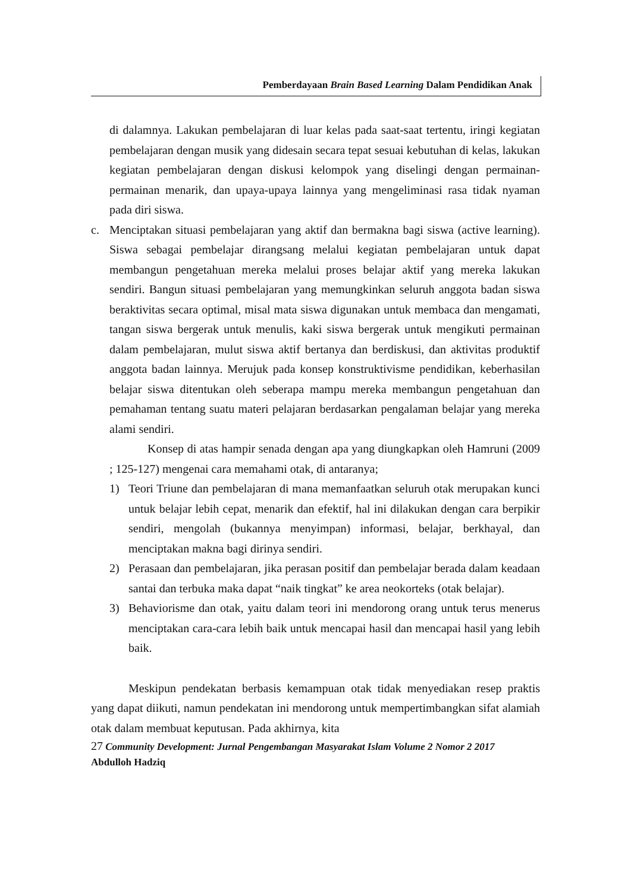Pemberdayaan Brain Based Learning Dalam Pendidikan Anak
di dalamnya. Lakukan pembelajaran di luar kelas pada saat-saat tertentu, iringi kegiatan pembelajaran dengan musik yang didesain secara tepat sesuai kebutuhan di kelas, lakukan kegiatan pembelajaran dengan diskusi kelompok yang diselingi dengan permainan-permainan menarik, dan upaya-upaya lainnya yang mengeliminasi rasa tidak nyaman pada diri siswa.
c. Menciptakan situasi pembelajaran yang aktif dan bermakna bagi siswa (active learning). Siswa sebagai pembelajar dirangsang melalui kegiatan pembelajaran untuk dapat membangun pengetahuan mereka melalui proses belajar aktif yang mereka lakukan sendiri. Bangun situasi pembelajaran yang memungkinkan seluruh anggota badan siswa beraktivitas secara optimal, misal mata siswa digunakan untuk membaca dan mengamati, tangan siswa bergerak untuk menulis, kaki siswa bergerak untuk mengikuti permainan dalam pembelajaran, mulut siswa aktif bertanya dan berdiskusi, dan aktivitas produktif anggota badan lainnya. Merujuk pada konsep konstruktivisme pendidikan, keberhasilan belajar siswa ditentukan oleh seberapa mampu mereka membangun pengetahuan dan pemahaman tentang suatu materi pelajaran berdasarkan pengalaman belajar yang mereka alami sendiri.
Konsep di atas hampir senada dengan apa yang diungkapkan oleh Hamruni (2009 ; 125-127) mengenai cara memahami otak, di antaranya;
1) Teori Triune dan pembelajaran di mana memanfaatkan seluruh otak merupakan kunci untuk belajar lebih cepat, menarik dan efektif, hal ini dilakukan dengan cara berpikir sendiri, mengolah (bukannya menyimpan) informasi, belajar, berkhayal, dan menciptakan makna bagi dirinya sendiri.
2) Perasaan dan pembelajaran, jika perasan positif dan pembelajar berada dalam keadaan santai dan terbuka maka dapat “naik tingkat” ke area neokorteks (otak belajar).
3) Behaviorisme dan otak, yaitu dalam teori ini mendorong orang untuk terus menerus menciptakan cara-cara lebih baik untuk mencapai hasil dan mencapai hasil yang lebih baik.
Meskipun pendekatan berbasis kemampuan otak tidak menyediakan resep praktis yang dapat diikuti, namun pendekatan ini mendorong untuk mempertimbangkan sifat alamiah otak dalam membuat keputusan. Pada akhirnya, kita
27 Community Development: Jurnal Pengembangan Masyarakat Islam Volume 2 Nomor 2 2017
Abdulloh Hadziq